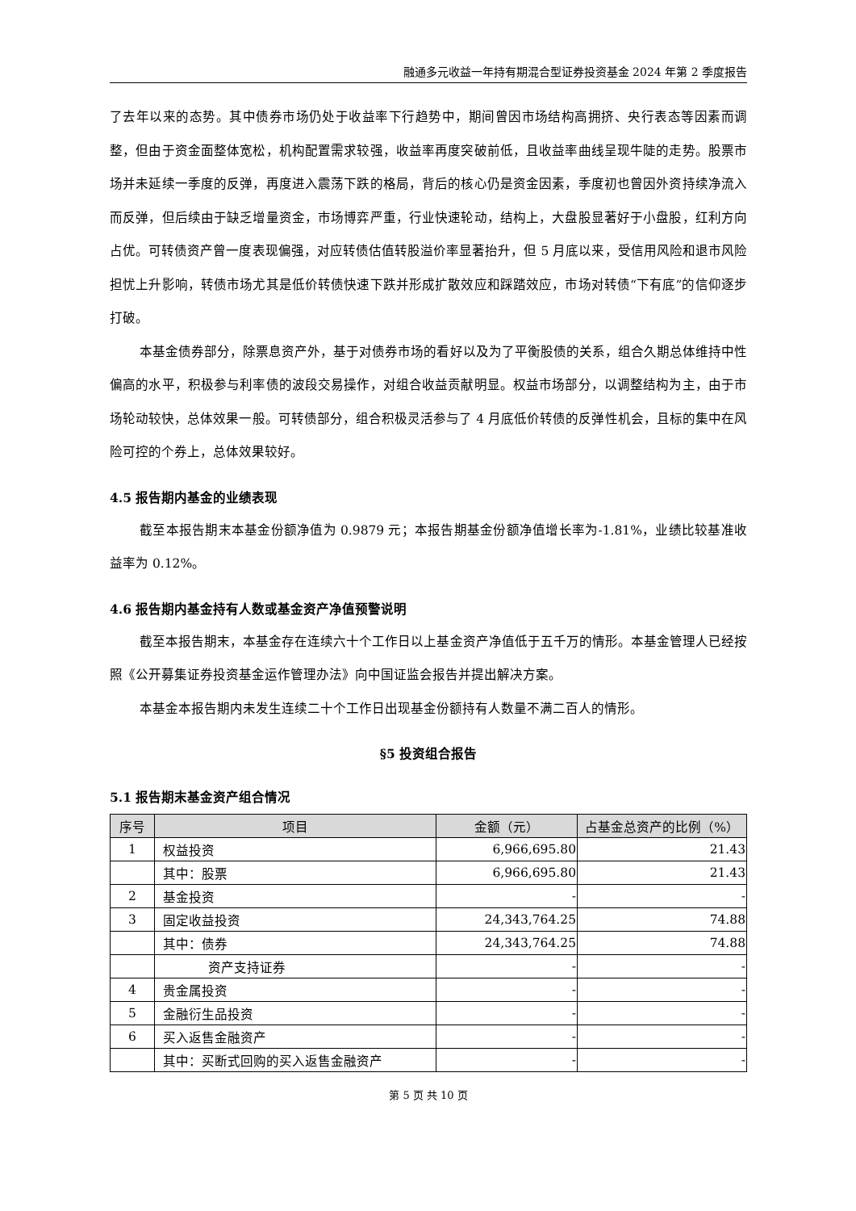融通多元收益一年持有期混合型证券投资基金 2024 年第 2 季度报告
了去年以来的态势。其中债券市场仍处于收益率下行趋势中，期间曾因市场结构高拥挤、央行表态等因素而调整，但由于资金面整体宽松，机构配置需求较强，收益率再度突破前低，且收益率曲线呈现牛陡的走势。股票市场并未延续一季度的反弹，再度进入震荡下跌的格局，背后的核心仍是资金因素，季度初也曾因外资持续净流入而反弹，但后续由于缺乏增量资金，市场博弈严重，行业快速轮动，结构上，大盘股显著好于小盘股，红利方向占优。可转债资产曾一度表现偏强，对应转债估值转股溢价率显著抬升，但 5 月底以来，受信用风险和退市风险担忧上升影响，转债市场尤其是低价转债快速下跌并形成扩散效应和踩踏效应，市场对转债“下有底”的信仰逐步打破。
本基金债券部分，除票息资产外，基于对债券市场的看好以及为了平衡股债的关系，组合久期总体维持中性偏高的水平，积极参与利率债的波段交易操作，对组合收益贡献明显。权益市场部分，以调整结构为主，由于市场轮动较快，总体效果一般。可转债部分，组合积极灵活参与了 4 月底低价转债的反弹性机会，且标的集中在风险可控的个券上，总体效果较好。
4.5 报告期内基金的业绩表现
截至本报告期末本基金份额净值为 0.9879 元；本报告期基金份额净值增长率为-1.81%，业绩比较基准收益率为 0.12%。
4.6 报告期内基金持有人数或基金资产净值预警说明
截至本报告期末，本基金存在连续六十个工作日以上基金资产净值低于五千万的情形。本基金管理人已经按照《公开募集证券投资基金运作管理办法》向中国证监会报告并提出解决方案。
本基金本报告期内未发生连续二十个工作日出现基金份额持有人数量不满二百人的情形。
§5 投资组合报告
5.1 报告期末基金资产组合情况
| 序号 | 项目 | 金额（元） | 占基金总资产的比例（%） |
| --- | --- | --- | --- |
| 1 | 权益投资 | 6,966,695.80 | 21.43 |
| | 其中：股票 | 6,966,695.80 | 21.43 |
| 2 | 基金投资 | - | - |
| 3 | 固定收益投资 | 24,343,764.25 | 74.88 |
| | 其中：债券 | 24,343,764.25 | 74.88 |
| | 资产支持证券 | - | - |
| 4 | 贵金属投资 | - | - |
| 5 | 金融衍生品投资 | - | - |
| 6 | 买入返售金融资产 | - | - |
| | 其中：买断式回购的买入返售金融资产 | - | - |
第 5 页 共 10 页